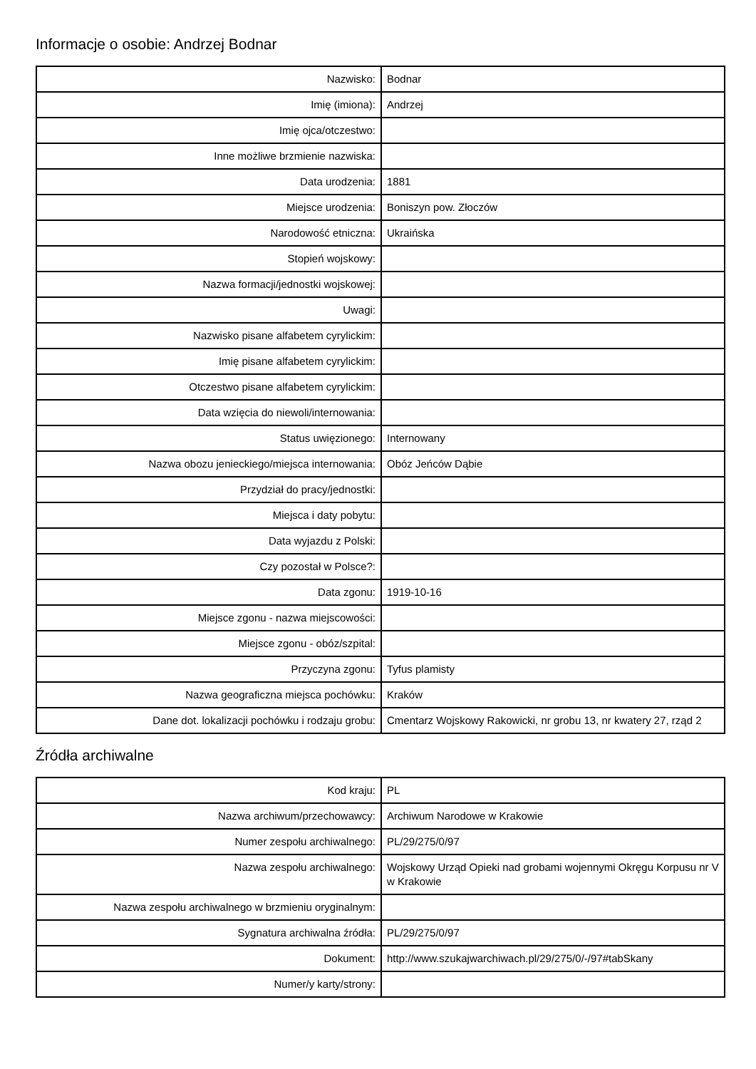Informacje o osobie: Andrzej Bodnar
| Nazwisko: | Bodnar |
| Imię (imiona): | Andrzej |
| Imię ojca/otczestwo: | |
| Inne możliwe brzmienie nazwiska: | |
| Data urodzenia: | 1881 |
| Miejsce urodzenia: | Boniszyn pow. Złoczów |
| Narodowość etniczna: | Ukraińska |
| Stopień wojskowy: | |
| Nazwa formacji/jednostki wojskowej: | |
| Uwagi: | |
| Nazwisko pisane alfabetem cyrylickim: | |
| Imię pisane alfabetem cyrylickim: | |
| Otczestwo pisane alfabetem cyrylickim: | |
| Data wzięcia do niewoli/internowania: | |
| Status uwięzionego: | Internowany |
| Nazwa obozu jenieckiego/miejsca internowania: | Obóz Jeńców Dąbie |
| Przydział do pracy/jednostki: | |
| Miejsca i daty pobytu: | |
| Data wyjazdu z Polski: | |
| Czy pozostał w Polsce?: | |
| Data zgonu: | 1919-10-16 |
| Miejsce zgonu - nazwa miejscowości: | |
| Miejsce zgonu - obóz/szpital: | |
| Przyczyna zgonu: | Tyfus plamisty |
| Nazwa geograficzna miejsca pochówku: | Kraków |
| Dane dot. lokalizacji pochówku i rodzaju grobu: | Cmentarz Wojskowy Rakowicki, nr grobu 13, nr kwatery 27, rząd 2 |
Źródła archiwalne
| Kod kraju: | PL |
| Nazwa archiwum/przechowawcy: | Archiwum Narodowe w Krakowie |
| Numer zespołu archiwalnego: | PL/29/275/0/97 |
| Nazwa zespołu archiwalnego: | Wojskowy Urząd Opieki nad grobami wojennymi Okręgu Korpusu nr V w Krakowie |
| Nazwa zespołu archiwalnego w brzmieniu oryginalnym: | |
| Sygnatura archiwalna źródła: | PL/29/275/0/97 |
| Dokument: | http://www.szukajwarchiwach.pl/29/275/0/-/97#tabSkany |
| Numer/y karty/strony: | |